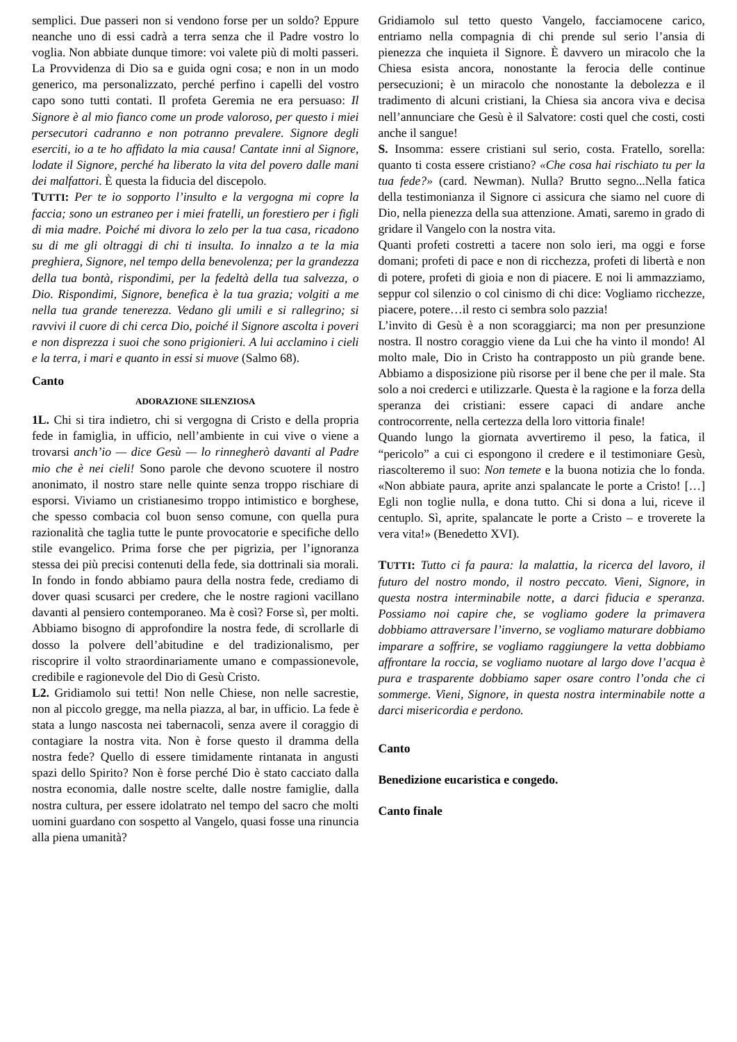semplici. Due passeri non si vendono forse per un soldo? Eppure neanche uno di essi cadrà a terra senza che il Padre vostro lo voglia. Non abbiate dunque timore: voi valete più di molti passeri. La Provvidenza di Dio sa e guida ogni cosa; e non in un modo generico, ma personalizzato, perché perfino i capelli del vostro capo sono tutti contati. Il profeta Geremia ne era persuaso: Il Signore è al mio fianco come un prode valoroso, per questo i miei persecutori cadranno e non potranno prevalere. Signore degli eserciti, io a te ho affidato la mia causa! Cantate inni al Signore, lodate il Signore, perché ha liberato la vita del povero dalle mani dei malfattori. È questa la fiducia del discepolo.
TUTTI: Per te io sopporto l’insulto e la vergogna mi copre la faccia; sono un estraneo per i miei fratelli, un forestiero per i figli di mia madre. Poiché mi divora lo zelo per la tua casa, ricadono su di me gli oltraggi di chi ti insulta. Io innalzo a te la mia preghiera, Signore, nel tempo della benevolenza; per la grandezza della tua bontà, rispondimi, per la fedeltà della tua salvezza, o Dio. Rispondimi, Signore, benefica è la tua grazia; volgiti a me nella tua grande tenerezza. Vedano gli umili e si rallegrino; si ravvivi il cuore di chi cerca Dio, poiché il Signore ascolta i poveri e non disprezza i suoi che sono prigionieri. A lui acclamino i cieli e la terra, i mari e quanto in essi si muove (Salmo 68).
Canto
ADORAZIONE SILENZIOSA
1L. Chi si tira indietro, chi si vergogna di Cristo e della propria fede in famiglia, in ufficio, nell’ambiente in cui vive o viene a trovarsi anch’io — dice Gesù — lo rinnegherò davanti al Padre mio che è nei cieli! Sono parole che devono scuotere il nostro anonimato, il nostro stare nelle quinte senza troppo rischiare di esporsi. Viviamo un cristianesimo troppo intimistico e borghese, che spesso combacia col buon senso comune, con quella pura razionalità che taglia tutte le punte provocatorie e specifiche dello stile evangelico. Prima forse che per pigrizia, per l’ignoranza stessa dei più precisi contenuti della fede, sia dottrinali sia morali. In fondo in fondo abbiamo paura della nostra fede, crediamo di dover quasi scusarci per credere, che le nostre ragioni vacillano davanti al pensiero contemporaneo. Ma è così? Forse sì, per molti. Abbiamo bisogno di approfondire la nostra fede, di scrollarle di dosso la polvere dell’abitudine e del tradizionalismo, per riscoprire il volto straordinariamente umano e compassionevole, credibile e ragionevole del Dio di Gesù Cristo.
L2. Gridiamolo sui tetti! Non nelle Chiese, non nelle sacrestie, non al piccolo gregge, ma nella piazza, al bar, in ufficio. La fede è stata a lungo nascosta nei tabernacoli, senza avere il coraggio di contagiare la nostra vita. Non è forse questo il dramma della nostra fede? Quello di essere timidamente rintanata in angusti spazi dello Spirito? Non è forse perché Dio è stato cacciato dalla nostra economia, dalle nostre scelte, dalle nostre famiglie, dalla nostra cultura, per essere idolatrato nel tempo del sacro che molti uomini guardano con sospetto al Vangelo, quasi fosse una rinuncia alla piena umanità?
Gridiamolo sul tetto questo Vangelo, facciamocene carico, entriamo nella compagnia di chi prende sul serio l’ansia di pienezza che inquieta il Signore. È davvero un miracolo che la Chiesa esista ancora, nonostante la ferocia delle continue persecuzioni; è un miracolo che nonostante la debolezza e il tradimento di alcuni cristiani, la Chiesa sia ancora viva e decisa nell’annunciare che Gesù è il Salvatore: costi quel che costi, costi anche il sangue!
S. Insomma: essere cristiani sul serio, costa. Fratello, sorella: quanto ti costa essere cristiano? «Che cosa hai rischiato tu per la tua fede?» (card. Newman). Nulla? Brutto segno...Nella fatica della testimonianza il Signore ci assicura che siamo nel cuore di Dio, nella pienezza della sua attenzione. Amati, saremo in grado di gridare il Vangelo con la nostra vita.
Quanti profeti costretti a tacere non solo ieri, ma oggi e forse domani; profeti di pace e non di ricchezza, profeti di libertà e non di potere, profeti di gioia e non di piacere. E noi li ammazziamo, seppur col silenzio o col cinismo di chi dice: Vogliamo ricchezze, piacere, potere…il resto ci sembra solo pazzia!
L’invito di Gesù è a non scoraggiarci; ma non per presunzione nostra. Il nostro coraggio viene da Lui che ha vinto il mondo! Al molto male, Dio in Cristo ha contrapposto un più grande bene. Abbiamo a disposizione più risorse per il bene che per il male. Sta solo a noi crederci e utilizzarle. Questa è la ragione e la forza della speranza dei cristiani: essere capaci di andare anche controcorrente, nella certezza della loro vittoria finale!
Quando lungo la giornata avvertiremo il peso, la fatica, il “pericolo” a cui ci espongono il credere e il testimoniare Gesù, riascolteremo il suo: Non temete e la buona notizia che lo fonda. «Non abbiate paura, aprite anzi spalancate le porte a Cristo! […] Egli non toglie nulla, e dona tutto. Chi si dona a lui, riceve il centuplo. Sì, aprite, spalancate le porte a Cristo – e troverete la vera vita!» (Benedetto XVI).
TUTTI: Tutto ci fa paura: la malattia, la ricerca del lavoro, il futuro del nostro mondo, il nostro peccato. Vieni, Signore, in questa nostra interminabile notte, a darci fiducia e speranza. Possiamo noi capire che, se vogliamo godere la primavera dobbiamo attraversare l’inverno, se vogliamo maturare dobbiamo imparare a soffrire, se vogliamo raggiungere la vetta dobbiamo affrontare la roccia, se vogliamo nuotare al largo dove l’acqua è pura e trasparente dobbiamo saper osare contro l’onda che ci sommerge. Vieni, Signore, in questa nostra interminabile notte a darci misericordia e perdono.
Canto
Benedizione eucaristica e congedo.
Canto finale